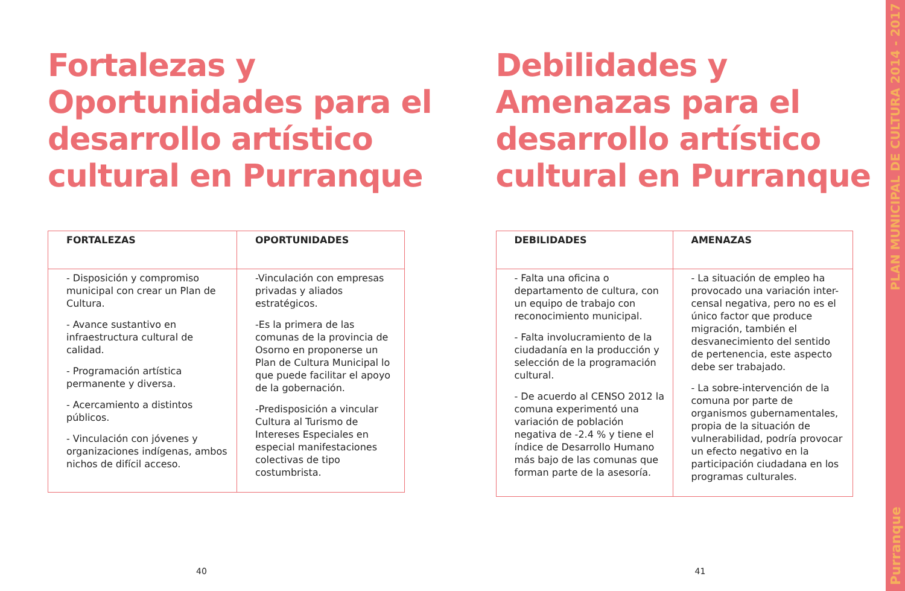Fortalezas y Oportunidades para el desarrollo artístico cultural en Purranque
| FORTALEZAS | OPORTUNIDADES |
| --- | --- |
| - Disposición y compromiso municipal con crear un Plan de Cultura. - Avance sustantivo en infraestructura cultural de calidad. - Programación artística permanente y diversa. - Acercamiento a distintos públicos. - Vinculación con jóvenes y organizaciones indígenas, ambos nichos de difícil acceso. | -Vinculación con empresas privadas y aliados estratégicos. -Es la primera de las comunas de la provincia de Osorno en proponerse un Plan de Cultura Municipal lo que puede facilitar el apoyo de la gobernación. -Predisposición a vincular Cultura al Turismo de Intereses Especiales en especial manifestaciones colectivas de tipo costumbrista. |
40
Debilidades y Amenazas para el desarrollo artístico cultural en Purranque
| DEBILIDADES | AMENAZAS |
| --- | --- |
| - Falta una oficina o departamento de cultura, con un equipo de trabajo con reconocimiento municipal. - Falta involucramiento de la ciudadanía en la producción y selección de la programación cultural. - De acuerdo al CENSO 2012 la comuna experimentó una variación de población negativa de -2.4 % y tiene el índice de Desarrollo Humano más bajo de las comunas que forman parte de la asesoría. | - La situación de empleo ha provocado una variación inter-censal negativa, pero no es el único factor que produce migración, también el desvanecimiento del sentido de pertenencia, este aspecto debe ser trabajado. - La sobre-intervención de la comuna por parte de organismos gubernamentales, propia de la situación de vulnerabilidad, podría provocar un efecto negativo en la participación ciudadana en los programas culturales. |
41
PLAN MUNICIPAL DE CULTURA 2014 - 2017
Purranque